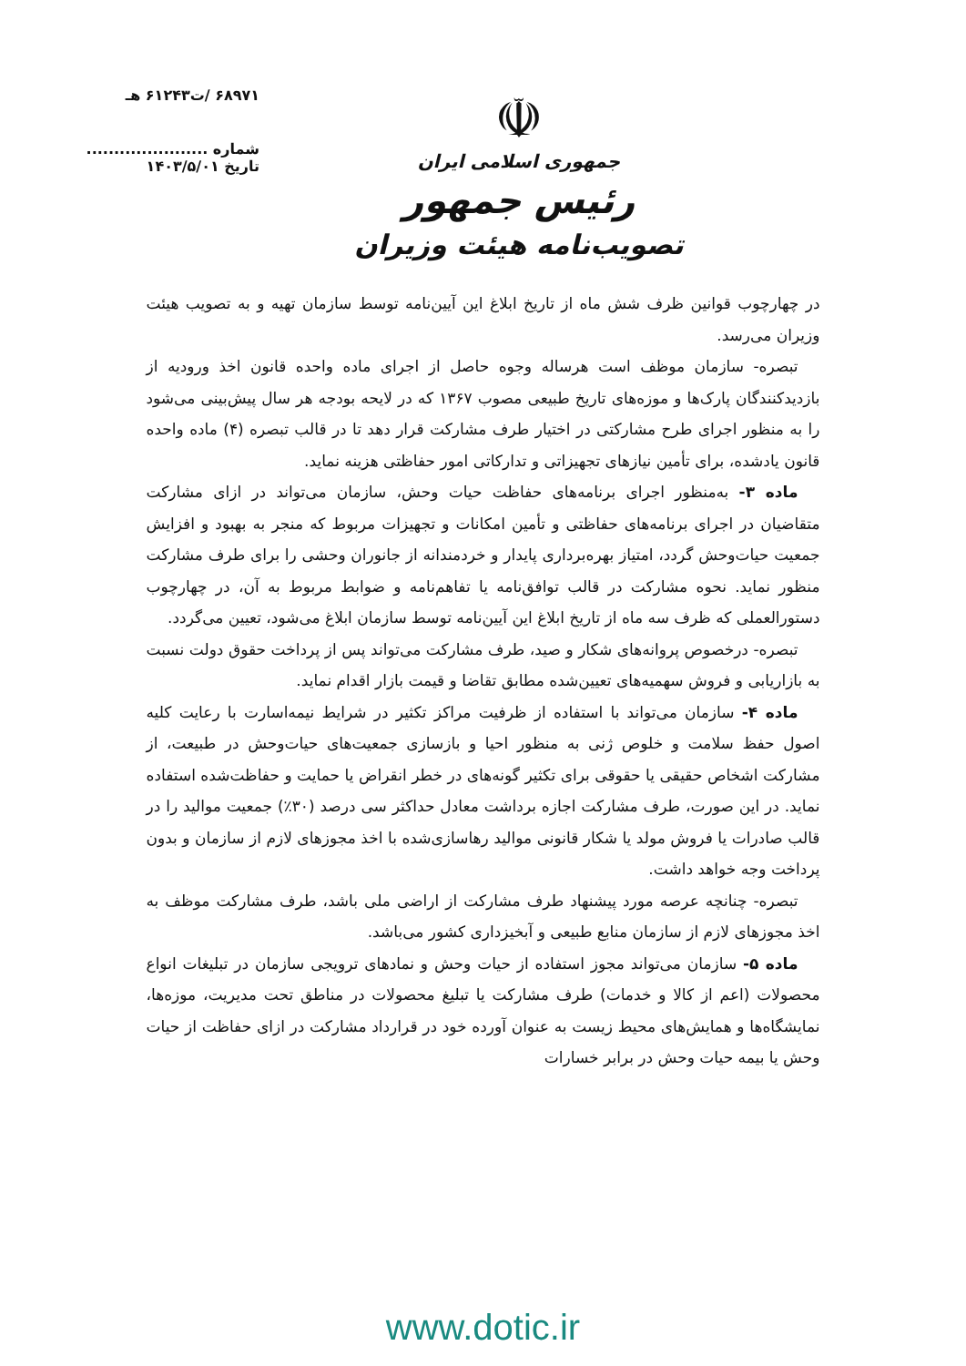۶۸۹۷۱ /ت۶۱۲۴۳ هـ
شماره ......................
تاریخ ۱۴۰۳/۵/۰۱
☫
جمهوری اسلامی ایران
رئیس جمهور
تصویب‌نامه هیئت وزیران
در چهارچوب قوانین ظرف شش ماه از تاریخ ابلاغ این آیین‌نامه توسط سازمان تهیه و به تصویب هیئت وزیران می‌رسد.
تبصره- سازمان موظف است هرساله وجوه حاصل از اجرای ماده واحده قانون اخذ ورودیه از بازدیدکنندگان پارک‌ها و موزه‌های تاریخ طبیعی مصوب ۱۳۶۷ که در لایحه بودجه هر سال پیش‌بینی می‌شود را به منظور اجرای طرح مشارکتی در اختیار طرف مشارکت قرار دهد تا در قالب تبصره (۴) ماده واحده قانون یادشده، برای تأمین نیازهای تجهیزاتی و تدارکاتی امور حفاظتی هزینه نماید.
ماده ۳- به‌منظور اجرای برنامه‌های حفاظت حیات وحش، سازمان می‌تواند در ازای مشارکت متقاضیان در اجرای برنامه‌های حفاظتی و تأمین امکانات و تجهیزات مربوط که منجر به بهبود و افزایش جمعیت حیات‌وحش گردد، امتیاز بهره‌برداری پایدار و خردمندانه از جانوران وحشی را برای طرف مشارکت منظور نماید. نحوه مشارکت در قالب توافق‌نامه یا تفاهم‌نامه و ضوابط مربوط به آن، در چهارچوب دستورالعملی که ظرف سه ماه از تاریخ ابلاغ این آیین‌نامه توسط سازمان ابلاغ می‌شود، تعیین می‌گردد.
تبصره- درخصوص پروانه‌های شکار و صید، طرف مشارکت می‌تواند پس از پرداخت حقوق دولت نسبت به بازاریابی و فروش سهمیه‌های تعیین‌شده مطابق تقاضا و قیمت بازار اقدام نماید.
ماده ۴- سازمان می‌تواند با استفاده از ظرفیت مراکز تکثیر در شرایط نیمه‌اسارت با رعایت کلیه اصول حفظ سلامت و خلوص ژنی به منظور احیا و بازسازی جمعیت‌های حیات‌وحش در طبیعت، از مشارکت اشخاص حقیقی یا حقوقی برای تکثیر گونه‌های در خطر انقراض یا حمایت و حفاظت‌شده استفاده نماید. در این صورت، طرف مشارکت اجازه برداشت معادل حداکثر سی درصد (۳۰٪) جمعیت موالید را در قالب صادرات یا فروش مولد یا شکار قانونی موالید رهاسازی‌شده با اخذ مجوزهای لازم از سازمان و بدون پرداخت وجه خواهد داشت.
تبصره- چنانچه عرصه مورد پیشنهاد طرف مشارکت از اراضی ملی باشد، طرف مشارکت موظف به اخذ مجوزهای لازم از سازمان منابع طبیعی و آبخیزداری کشور می‌باشد.
ماده ۵- سازمان می‌تواند مجوز استفاده از حیات وحش و نمادهای ترویجی سازمان در تبلیغات انواع محصولات (اعم از کالا و خدمات) طرف مشارکت یا تبلیغ محصولات در مناطق تحت مدیریت، موزه‌ها، نمایشگاه‌ها و همایش‌های محیط زیست به عنوان آورده خود در قرارداد مشارکت در ازای حفاظت از حیات وحش یا بیمه حیات وحش در برابر خسارات
www.dotic.ir